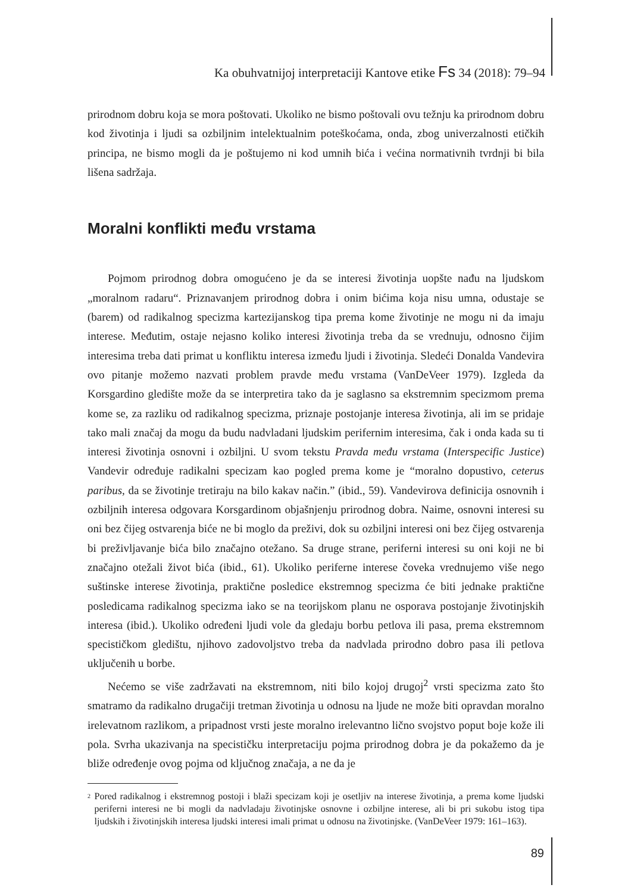Ka obuhvatnijoj interpretaciji Kantove etike Fs 34 (2018): 79–94
prirodnom dobru koja se mora poštovati. Ukoliko ne bismo poštovali ovu težnju ka prirodnom dobru kod životinja i ljudi sa ozbiljnim intelektualnim poteškoćama, onda, zbog univerzalnosti etičkih principa, ne bismo mogli da je poštujemo ni kod umnih bića i većina normativnih tvrdnji bi bila lišena sadržaja.
Moralni konflikti među vrstama
Pojmom prirodnog dobra omogućeno je da se interesi životinja uopšte nađu na ljudskom „moralnom radaru“. Priznavanjem prirodnog dobra i onim bićima koja nisu umna, odustaje se (barem) od radikalnog specizma kartezijanskog tipa prema kome životinje ne mogu ni da imaju interese. Međutim, ostaje nejasno koliko interesi životinja treba da se vrednuju, odnosno čijim interesima treba dati primat u konfliktu interesa između ljudi i životinja. Sledeći Donalda Vandevira ovo pitanje možemo nazvati problem pravde među vrstama (VanDeVeer 1979). Izgleda da Korsgardino gledište može da se interpretira tako da je saglasno sa ekstremnim specizmom prema kome se, za razliku od radikalnog specizma, priznaje postojanje interesa životinja, ali im se pridaje tako mali značaj da mogu da budu nadvladani ljudskim perifernim interesima, čak i onda kada su ti interesi životinja osnovni i ozbiljni. U svom tekstu Pravda među vrstama (Interspecific Justice) Vandevir određuje radikalni specizam kao pogled prema kome je “moralno dopustivo, ceterus paribus, da se životinje tretiraju na bilo kakav način.” (ibid., 59). Vandevirova definicija osnovnih i ozbiljnih interesa odgovara Korsgardinom objašnjenju prirodnog dobra. Naime, osnovni interesi su oni bez čijeg ostvarenja biće ne bi moglo da preživi, dok su ozbiljni interesi oni bez čijeg ostvarenja bi preživljavanje bića bilo značajno otežano. Sa druge strane, periferni interesi su oni koji ne bi značajno otežali život bića (ibid., 61). Ukoliko periferne interese čoveka vrednujemo više nego suštinske interese životinja, praktične posledice ekstremnog specizma će biti jednake praktične posledicama radikalnog specizma iako se na teorijskom planu ne osporava postojanje životinjskih interesa (ibid.). Ukoliko određeni ljudi vole da gledaju borbu petlova ili pasa, prema ekstremnom specističkom gledištu, njihovo zadovoljstvo treba da nadvlada prirodno dobro pasa ili petlova uključenih u borbe.
Nećemo se više zadržavati na ekstremnom, niti bilo kojoj drugoj<sup>2</sup> vrsti specizma zato što smatramo da radikalno drugačiji tretman životinja u odnosu na ljude ne može biti opravdan moralno irelevatnom razlikom, a pripadnost vrsti jeste moralno irelevantno lično svojstvo poput boje kože ili pola. Svrha ukazivanja na specističku interpretaciju pojma prirodnog dobra je da pokažemo da je bliže određenje ovog pojma od ključnog značaja, a ne da je
<sup>2</sup> Pored radikalnog i ekstremnog postoji i blaži specizam koji je osetljiv na interese životinja, a prema kome ljudski periferni interesi ne bi mogli da nadvladaju životinjske osnovne i ozbiljne interese, ali bi pri sukobu istog tipa ljudskih i životinjskih interesa ljudski interesi imali primat u odnosu na životinjske. (VanDeVeer 1979: 161–163).
89